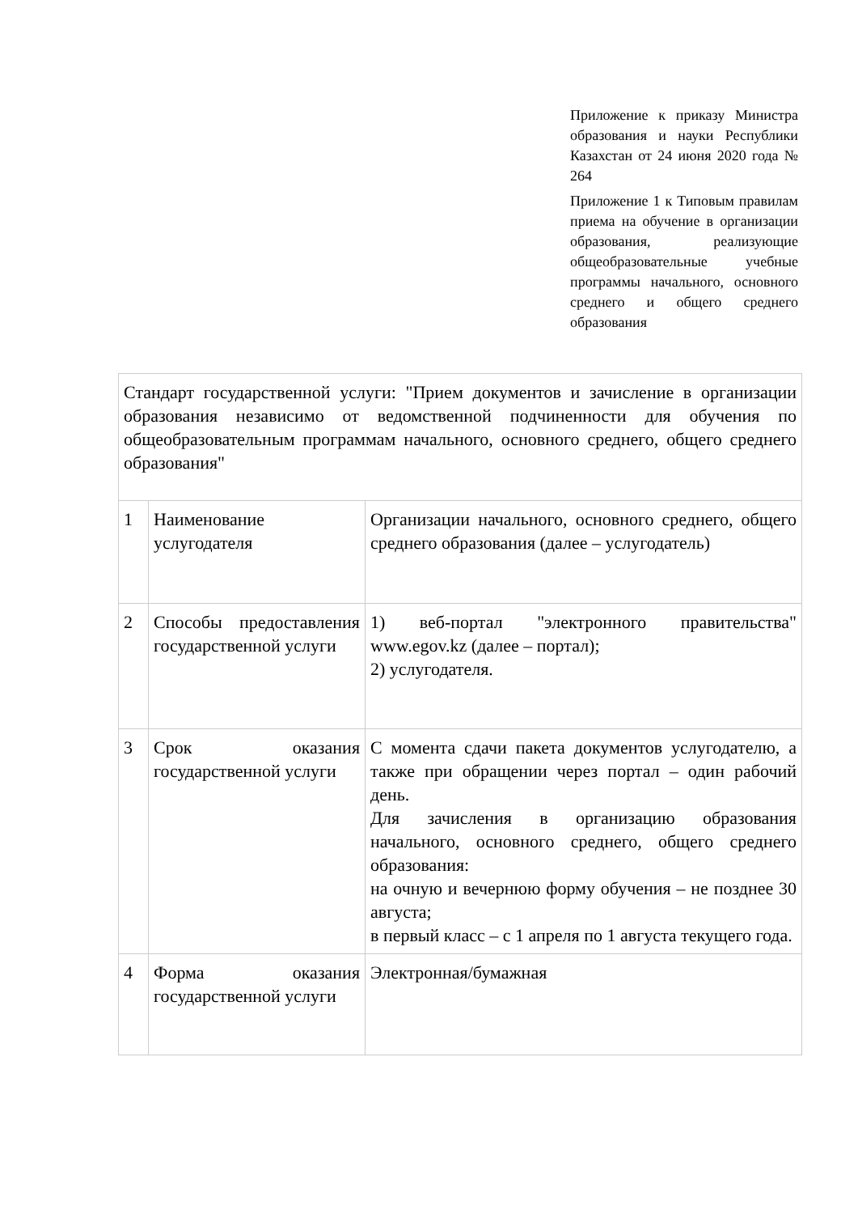Приложение к приказу Министра образования и науки Республики Казахстан от 24 июня 2020 года № 264
Приложение 1 к Типовым правилам приема на обучение в организации образования, реализующие общеобразовательные учебные программы начального, основного среднего и общего среднего образования
| Стандарт государственной услуги: "Прием документов и зачисление в организации образования независимо от ведомственной подчиненности для обучения по общеобразовательным программам начального, основного среднего, общего среднего образования" | | |
| 1 | Наименование услугодателя | Организации начального, основного среднего, общего среднего образования (далее – услугодатель) |
| 2 | Способы предоставления государственной услуги | 1) веб-портал "электронного правительства" www.egov.kz (далее – портал); 2) услугодателя. |
| 3 | Срок оказания государственной услуги | С момента сдачи пакета документов услугодателю, а также при обращении через портал – один рабочий день. Для зачисления в организацию образования начального, основного среднего, общего среднего образования: на очную и вечернюю форму обучения – не позднее 30 августа; в первый класс – с 1 апреля по 1 августа текущего года. |
| 4 | Форма оказания государственной услуги | Электронная/бумажная |